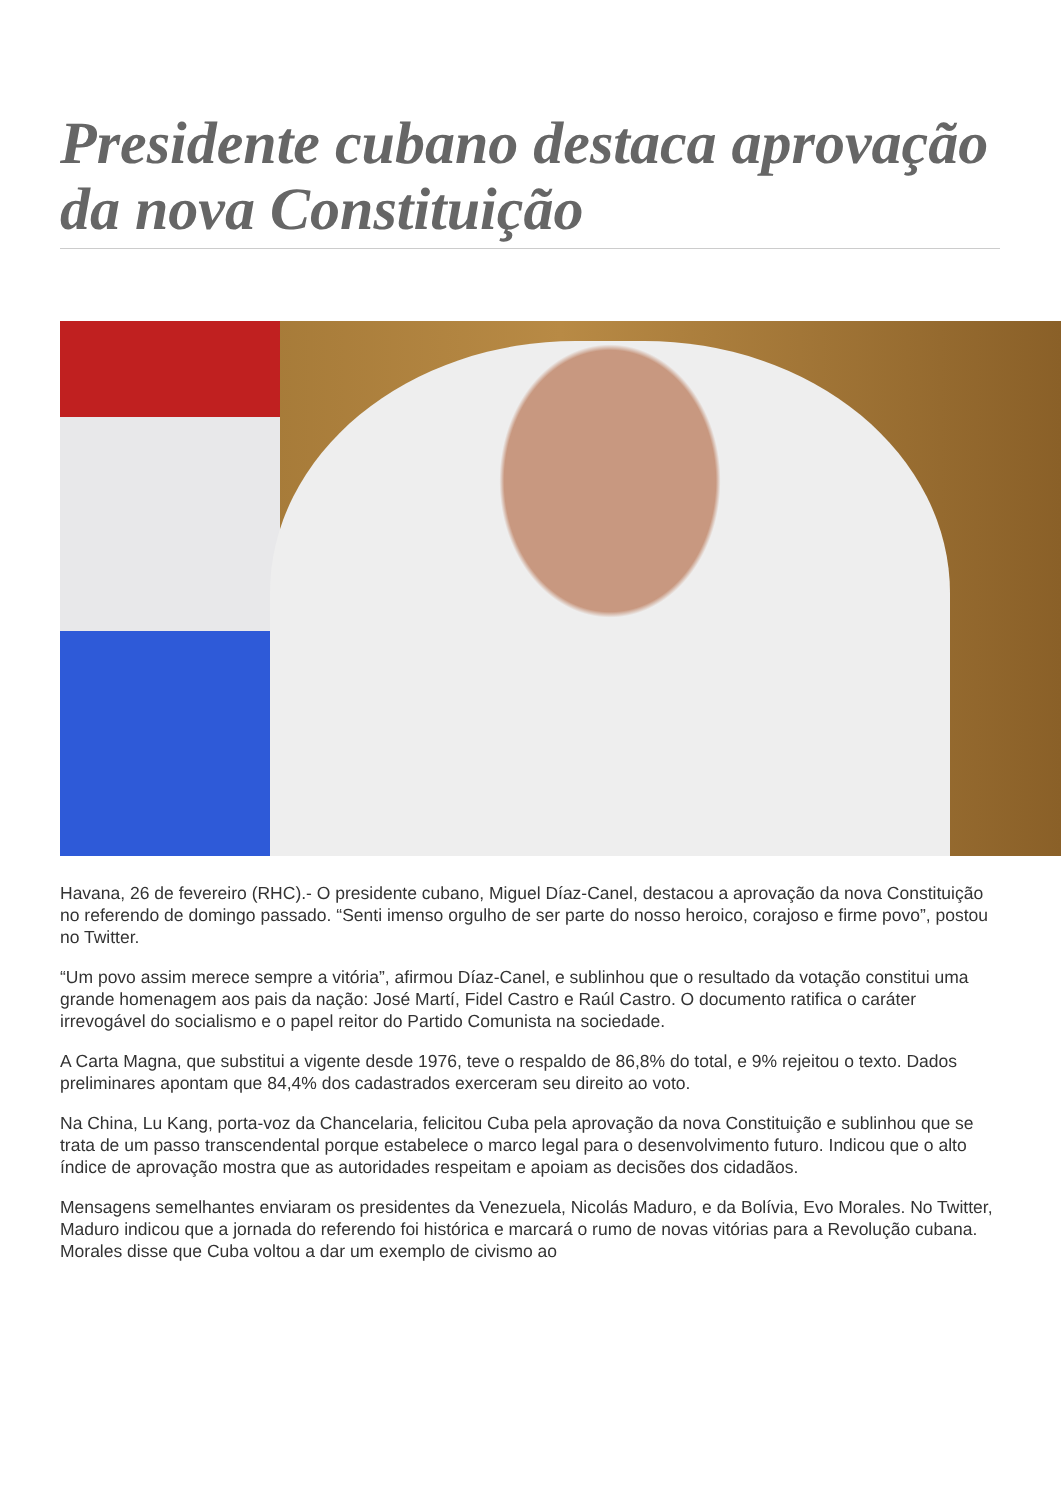Presidente cubano destaca aprovação da nova Constituição
Havana, 26 de fevereiro (RHC).- O presidente cubano, Miguel Díaz-Canel, destacou a aprovação da nova Constituição no referendo de domingo passado. “Senti imenso orgulho de ser parte do nosso heroico, corajoso e firme povo”, postou no Twitter.
“Um povo assim merece sempre a vitória”, afirmou Díaz-Canel, e sublinhou que o resultado da votação constitui uma grande homenagem aos pais da nação: José Martí, Fidel Castro e Raúl Castro. O documento ratifica o caráter irrevogável do socialismo e o papel reitor do Partido Comunista na sociedade.
A Carta Magna, que substitui a vigente desde 1976, teve o respaldo de 86,8% do total, e 9% rejeitou o texto. Dados preliminares apontam que 84,4% dos cadastrados exerceram seu direito ao voto.
Na China, Lu Kang, porta-voz da Chancelaria, felicitou Cuba pela aprovação da nova Constituição e sublinhou que se trata de um passo transcendental porque estabelece o marco legal para o desenvolvimento futuro. Indicou que o alto índice de aprovação mostra que as autoridades respeitam e apoiam as decisões dos cidadãos.
Mensagens semelhantes enviaram os presidentes da Venezuela, Nicolás Maduro, e da Bolívia, Evo Morales. No Twitter, Maduro indicou que a jornada do referendo foi histórica e marcará o rumo de novas vitórias para a Revolução cubana. Morales disse que Cuba voltou a dar um exemplo de civismo ao